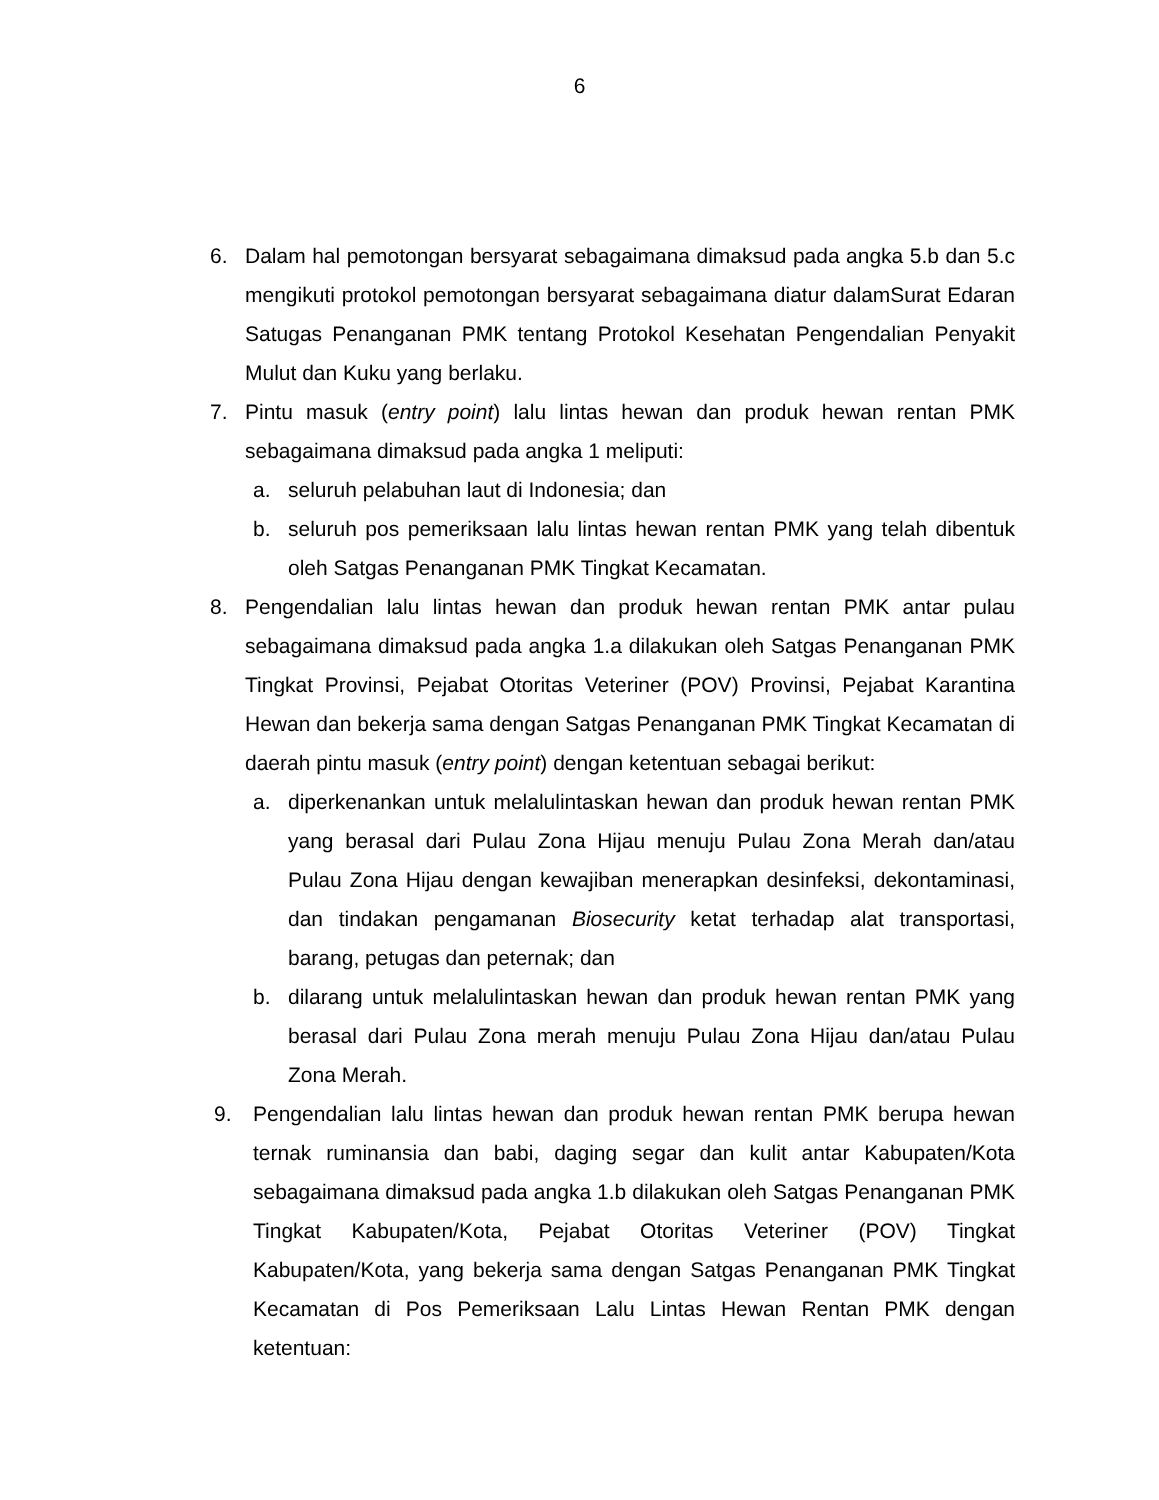6
6. Dalam hal pemotongan bersyarat sebagaimana dimaksud pada angka 5.b dan 5.c mengikuti protokol pemotongan bersyarat sebagaimana diatur dalamSurat Edaran Satugas Penanganan PMK tentang Protokol Kesehatan Pengendalian Penyakit Mulut dan Kuku yang berlaku.
7. Pintu masuk (entry point) lalu lintas hewan dan produk hewan rentan PMK sebagaimana dimaksud pada angka 1 meliputi:
a. seluruh pelabuhan laut di Indonesia; dan
b. seluruh pos pemeriksaan lalu lintas hewan rentan PMK yang telah dibentuk oleh Satgas Penanganan PMK Tingkat Kecamatan.
8. Pengendalian lalu lintas hewan dan produk hewan rentan PMK antar pulau sebagaimana dimaksud pada angka 1.a dilakukan oleh Satgas Penanganan PMK Tingkat Provinsi, Pejabat Otoritas Veteriner (POV) Provinsi, Pejabat Karantina Hewan dan bekerja sama dengan Satgas Penanganan PMK Tingkat Kecamatan di daerah pintu masuk (entry point) dengan ketentuan sebagai berikut:
a. diperkenankan untuk melalulintaskan hewan dan produk hewan rentan PMK yang berasal dari Pulau Zona Hijau menuju Pulau Zona Merah dan/atau Pulau Zona Hijau dengan kewajiban menerapkan desinfeksi, dekontaminasi, dan tindakan pengamanan Biosecurity ketat terhadap alat transportasi, barang, petugas dan peternak; dan
b. dilarang untuk melalulintaskan hewan dan produk hewan rentan PMK yang berasal dari Pulau Zona merah menuju Pulau Zona Hijau dan/atau Pulau Zona Merah.
9. Pengendalian lalu lintas hewan dan produk hewan rentan PMK berupa hewan ternak ruminansia dan babi, daging segar dan kulit antar Kabupaten/Kota sebagaimana dimaksud pada angka 1.b dilakukan oleh Satgas Penanganan PMK Tingkat Kabupaten/Kota, Pejabat Otoritas Veteriner (POV) Tingkat Kabupaten/Kota, yang bekerja sama dengan Satgas Penanganan PMK Tingkat Kecamatan di Pos Pemeriksaan Lalu Lintas Hewan Rentan PMK dengan ketentuan: